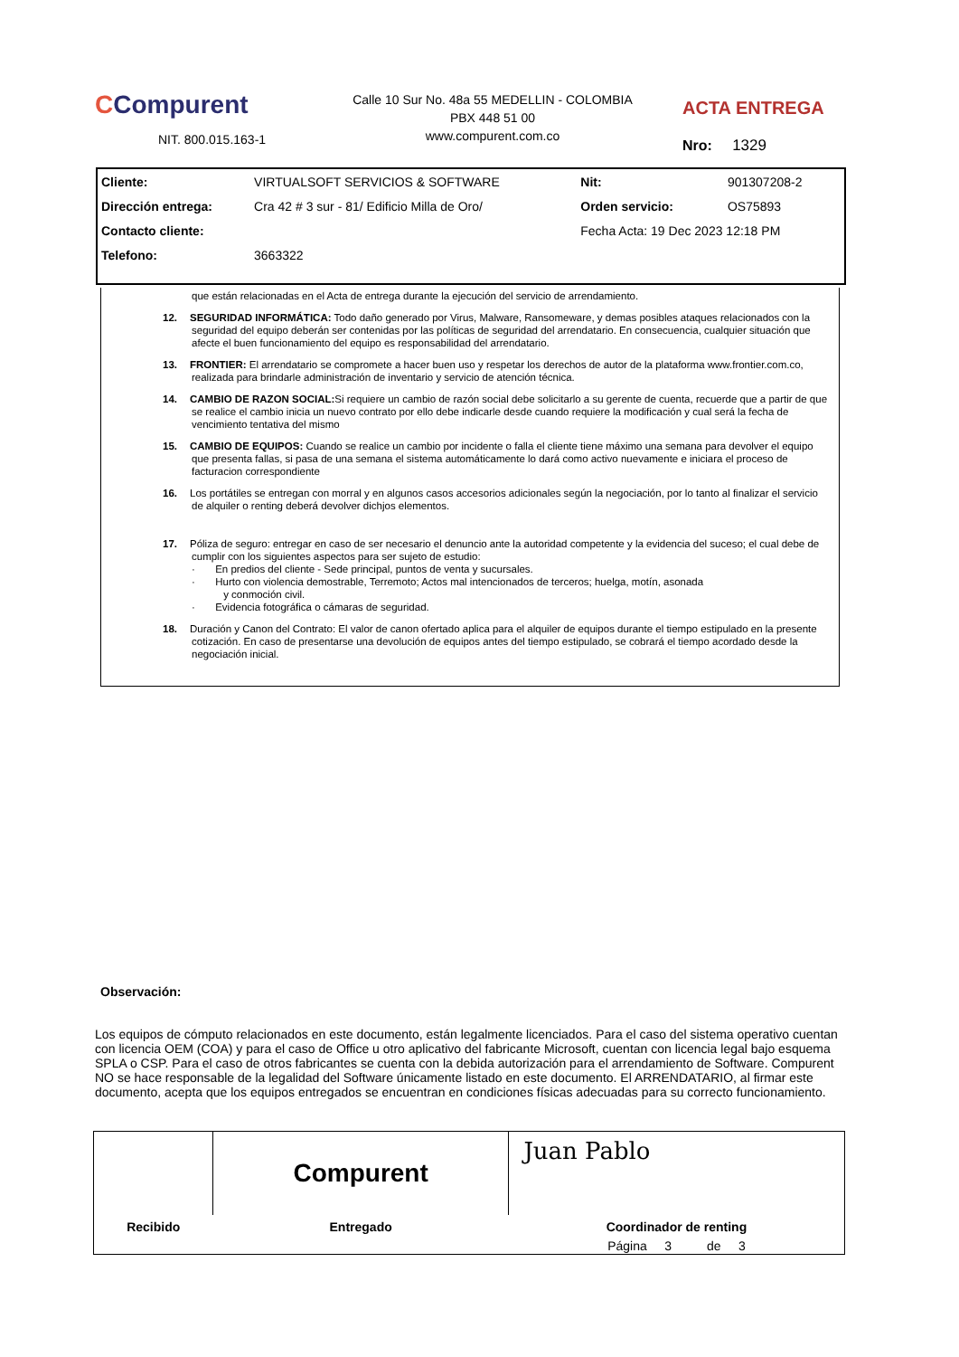CCompurent
NIT. 800.015.163-1
Calle 10 Sur No. 48a 55 MEDELLIN - COLOMBIA
PBX 448 51 00
www.compurent.com.co
ACTA ENTREGA
Nro: 1329
| Cliente: | VIRTUALSOFT SERVICIOS & SOFTWARE | Nit: | 901307208-2 |
| Dirección entrega: | Cra 42 # 3 sur - 81/ Edificio Milla de Oro/ | Orden servicio: | OS75893 |
| Contacto cliente: | | Fecha Acta: 19 Dec 2023 12:18 PM | |
| Telefono: | 3663322 | | |
que están relacionadas en el Acta de entrega durante la ejecución del servicio de arrendamiento.
12. SEGURIDAD INFORMÁTICA: Todo daño generado por Virus, Malware, Ransomeware, y demas posibles ataques relacionados con la seguridad del equipo deberán ser contenidas por las políticas de seguridad del arrendatario. En consecuencia, cualquier situación que afecte el buen funcionamiento del equipo es responsabilidad del arrendatario.
13. FRONTIER: El arrendatario se compromete a hacer buen uso y respetar los derechos de autor de la plataforma www.frontier.com.co, realizada para brindarle administración de inventario y servicio de atención técnica.
14. CAMBIO DE RAZON SOCIAL: Si requiere un cambio de razón social debe solicitarlo a su gerente de cuenta, recuerde que a partir de que se realice el cambio inicia un nuevo contrato por ello debe indicarle desde cuando requiere la modificación y cual será la fecha de vencimiento tentativa del mismo
15. CAMBIO DE EQUIPOS: Cuando se realice un cambio por incidente o falla el cliente tiene máximo una semana para devolver el equipo que presenta fallas, si pasa de una semana el sistema automáticamente lo dará como activo nuevamente e iniciara el proceso de facturacion correspondiente
16. Los portátiles se entregan con morral y en algunos casos accesorios adicionales según la negociación, por lo tanto al finalizar el servicio de alquiler o renting deberá devolver dichjos elementos.
17. Póliza de seguro: entregar en caso de ser necesario el denuncio ante la autoridad competente y la evidencia del suceso; el cual debe de cumplir con los siguientes aspectos para ser sujeto de estudio:
· En predios del cliente - Sede principal, puntos de venta y sucursales.
· Hurto con violencia demostrable, Terremoto; Actos mal intencionados de terceros; huelga, motín, asonada
y conmoción civil.
· Evidencia fotográfica o cámaras de seguridad.
18. Duración y Canon del Contrato: El valor de canon ofertado aplica para el alquiler de equipos durante el tiempo estipulado en la presente cotización. En caso de presentarse una devolución de equipos antes del tiempo estipulado, se cobrará el tiempo acordado desde la negociación inicial.
Observación:
Los equipos de cómputo relacionados en este documento, están legalmente licenciados. Para el caso del sistema operativo cuentan con licencia OEM (COA) y para el caso de Office u otro aplicativo del fabricante Microsoft, cuentan con licencia legal bajo esquema SPLA o CSP. Para el caso de otros fabricantes se cuenta con la debida autorización para el arrendamiento de Software. Compurent NO se hace responsable de la legalidad del Software únicamente listado en este documento. El ARRENDATARIO, al firmar este documento, acepta que los equipos entregados se encuentran en condiciones físicas adecuadas para su correcto funcionamiento.
| | Compurent | Juan Pablo |
| Recibido | Entregado | Coordinador de renting |
| | | Página 3 de 3 |